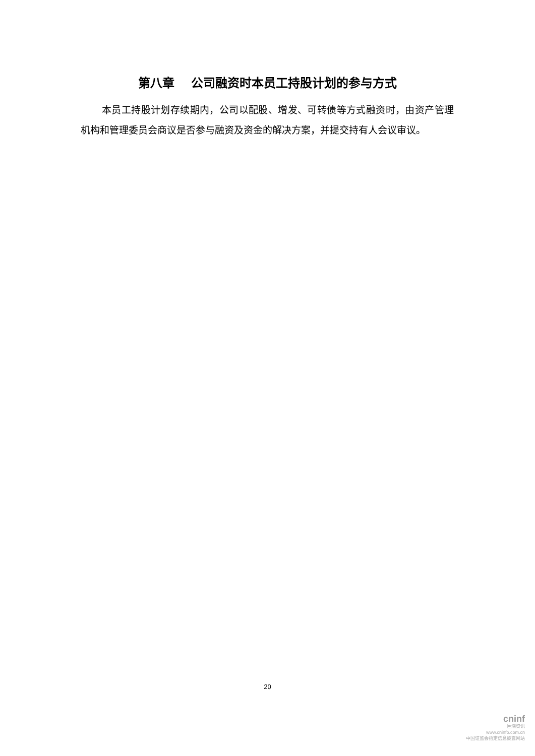第八章　 公司融资时本员工持股计划的参与方式
本员工持股计划存续期内，公司以配股、增发、可转债等方式融资时，由资产管理机构和管理委员会商议是否参与融资及资金的解决方案，并提交持有人会议审议。
20
cninf
巨潮资讯
www.cninfo.com.cn
中国证监会指定信息披露网站